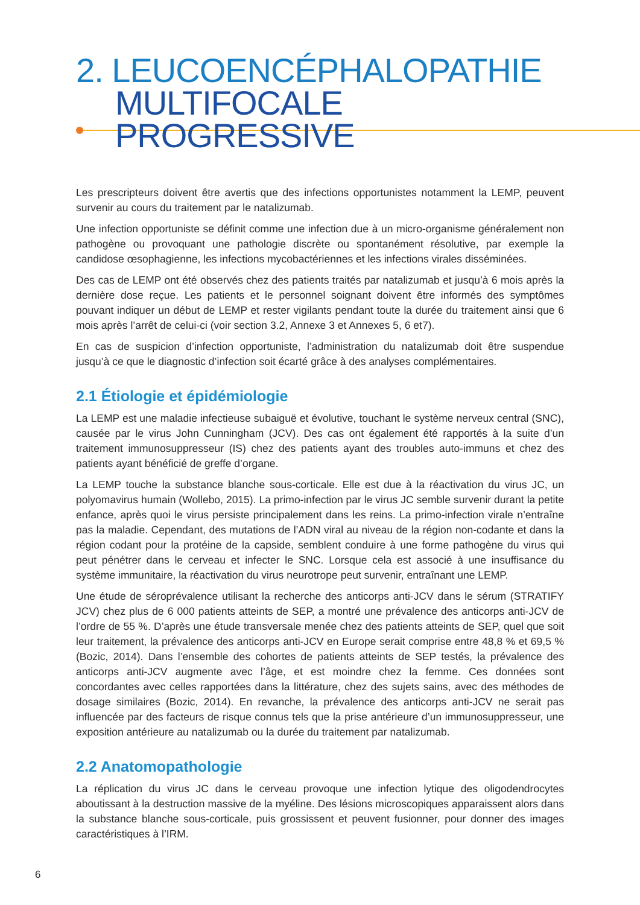2. LEUCOENCÉPHALOPATHIE
MULTIFOCALE PROGRESSIVE
Les prescripteurs doivent être avertis que des infections opportunistes notamment la LEMP, peuvent survenir au cours du traitement par le natalizumab.
Une infection opportuniste se définit comme une infection due à un micro-organisme généralement non pathogène ou provoquant une pathologie discrète ou spontanément résolutive, par exemple la candidose œsophagienne, les infections mycobactériennes et les infections virales disséminées.
Des cas de LEMP ont été observés chez des patients traités par natalizumab et jusqu’à 6 mois après la dernière dose reçue. Les patients et le personnel soignant doivent être informés des symptômes pouvant indiquer un début de LEMP et rester vigilants pendant toute la durée du traitement ainsi que 6 mois après l’arrêt de celui-ci (voir section 3.2, Annexe 3 et Annexes 5, 6 et7).
En cas de suspicion d’infection opportuniste, l’administration du natalizumab doit être suspendue jusqu’à ce que le diagnostic d’infection soit écarté grâce à des analyses complémentaires.
2.1 Étiologie et épidémiologie
La LEMP est une maladie infectieuse subaiguë et évolutive, touchant le système nerveux central (SNC), causée par le virus John Cunningham (JCV). Des cas ont également été rapportés à la suite d’un traitement immunosuppresseur (IS) chez des patients ayant des troubles auto-immuns et chez des patients ayant bénéficié de greffe d’organe.
La LEMP touche la substance blanche sous-corticale. Elle est due à la réactivation du virus JC, un polyomavirus humain (Wollebo, 2015). La primo-infection par le virus JC semble survenir durant la petite enfance, après quoi le virus persiste principalement dans les reins. La primo-infection virale n’entraîne pas la maladie. Cependant, des mutations de l’ADN viral au niveau de la région non-codante et dans la région codant pour la protéine de la capside, semblent conduire à une forme pathogène du virus qui peut pénétrer dans le cerveau et infecter le SNC. Lorsque cela est associé à une insuffisance du système immunitaire, la réactivation du virus neurotrope peut survenir, entraînant une LEMP.
Une étude de séroprévalence utilisant la recherche des anticorps anti-JCV dans le sérum (STRATIFY JCV) chez plus de 6 000 patients atteints de SEP, a montré une prévalence des anticorps anti-JCV de l’ordre de 55 %. D’après une étude transversale menée chez des patients atteints de SEP, quel que soit leur traitement, la prévalence des anticorps anti-JCV en Europe serait comprise entre 48,8 % et 69,5 % (Bozic, 2014). Dans l’ensemble des cohortes de patients atteints de SEP testés, la prévalence des anticorps anti-JCV augmente avec l’âge, et est moindre chez la femme. Ces données sont concordantes avec celles rapportées dans la littérature, chez des sujets sains, avec des méthodes de dosage similaires (Bozic, 2014). En revanche, la prévalence des anticorps anti-JCV ne serait pas influencée par des facteurs de risque connus tels que la prise antérieure d’un immunosuppresseur, une exposition antérieure au natalizumab ou la durée du traitement par natalizumab.
2.2 Anatomopathologie
La réplication du virus JC dans le cerveau provoque une infection lytique des oligodendrocytes aboutissant à la destruction massive de la myéline. Des lésions microscopiques apparaissent alors dans la substance blanche sous-corticale, puis grossissent et peuvent fusionner, pour donner des images caractéristiques à l’IRM.
6